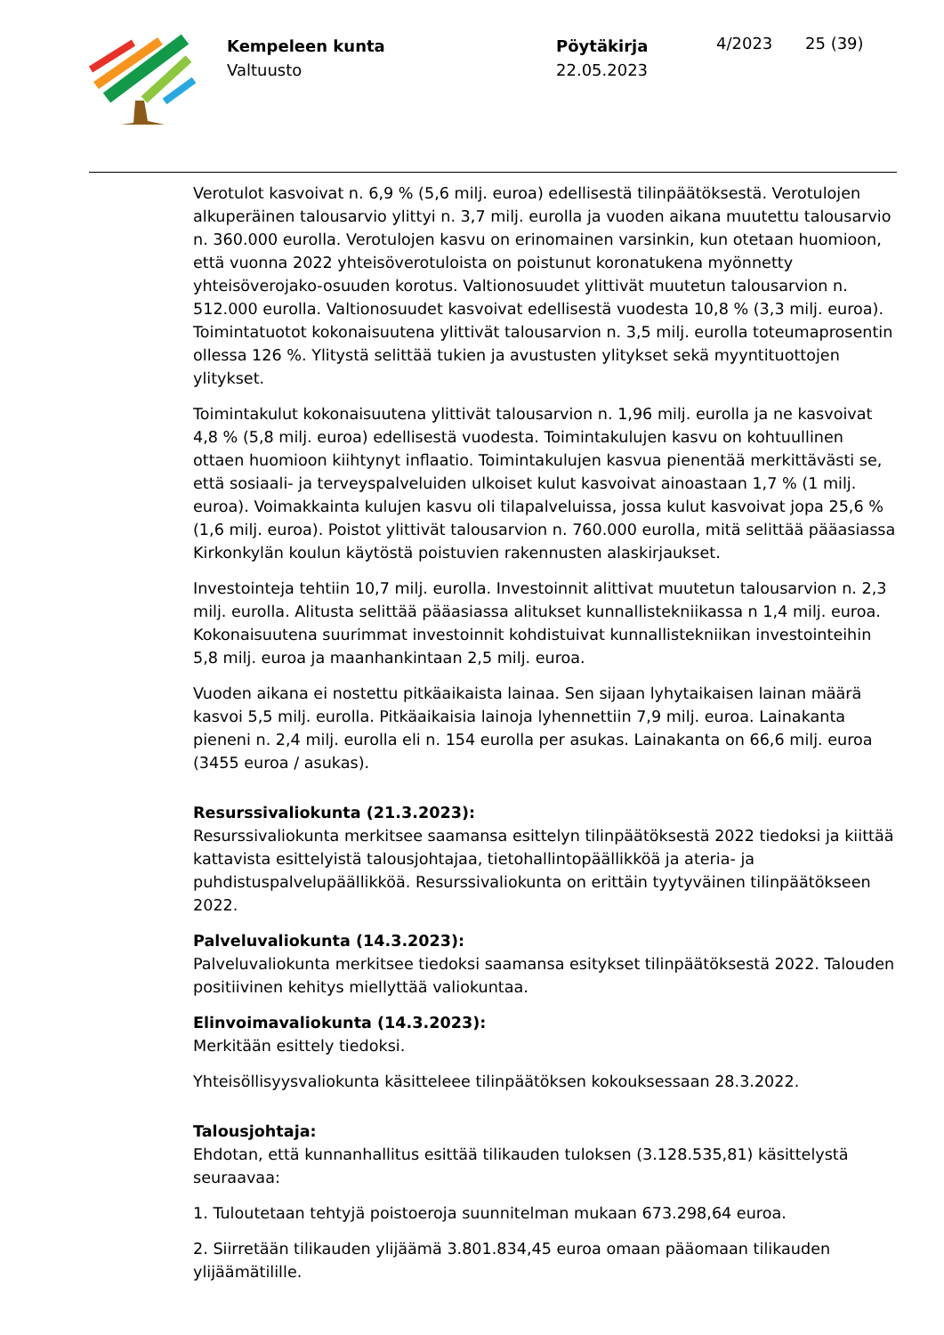Kempeleen kunta
Valtuusto
Pöytäkirja
22.05.2023
4/2023 25 (39)
Verotulot kasvoivat n. 6,9 % (5,6 milj. euroa) edellisestä tilinpäätöksestä. Verotulojen alkuperäinen talousarvio ylittyi n. 3,7 milj. eurolla ja vuoden aikana muutettu talousarvio n. 360.000 eurolla. Verotulojen kasvu on erinomainen varsinkin, kun otetaan huomioon, että vuonna 2022 yhteisöverotuloista on poistunut koronatukena myönnetty yhteisöverojako-osuuden korotus. Valtionosuudet ylittivät muutetun talousarvion n. 512.000 eurolla. Valtionosuudet kasvoivat edellisestä vuodesta 10,8 % (3,3 milj. euroa). Toimintatuotot kokonaisuutena ylittivät talousarvion n. 3,5 milj. eurolla toteumaprosentin ollessa 126 %. Ylitystä selittää tukien ja avustusten ylitykset sekä myyntituottojen ylitykset.
Toimintakulut kokonaisuutena ylittivät talousarvion n. 1,96 milj. eurolla ja ne kasvoivat 4,8 % (5,8 milj. euroa) edellisestä vuodesta. Toimintakulujen kasvu on kohtuullinen ottaen huomioon kiihtynyt inflaatio. Toimintakulujen kasvua pienentää merkittävästi se, että sosiaali- ja terveyspalveluiden ulkoiset kulut kasvoivat ainoastaan 1,7 % (1 milj. euroa). Voimakkainta kulujen kasvu oli tilapalveluissa, jossa kulut kasvoivat jopa 25,6 % (1,6 milj. euroa). Poistot ylittivät talousarvion n. 760.000 eurolla, mitä selittää pääasiassa Kirkonkylän koulun käytöstä poistuvien rakennusten alaskirjaukset.
Investointeja tehtiin 10,7 milj. eurolla. Investoinnit alittivat muutetun talousarvion n. 2,3 milj. eurolla. Alitusta selittää pääasiassa alitukset kunnallistekniikassa n 1,4 milj. euroa. Kokonaisuutena suurimmat investoinnit kohdistuivat kunnallistekniikan investointeihin 5,8 milj. euroa ja maanhankintaan 2,5 milj. euroa.
Vuoden aikana ei nostettu pitkäaikaista lainaa. Sen sijaan lyhytaikaisen lainan määrä kasvoi 5,5 milj. eurolla. Pitkäaikaisia lainoja lyhennettiin 7,9 milj. euroa. Lainakanta pieneni n. 2,4 milj. eurolla eli n. 154 eurolla per asukas. Lainakanta on 66,6 milj. euroa (3455 euroa / asukas).
Resurssivaliokunta (21.3.2023):
Resurssivaliokunta merkitsee saamansa esittelyn tilinpäätöksestä 2022 tiedoksi ja kiittää kattavista esittelyistä talousjohtajaa, tietohallintopäällikköä ja ateria- ja puhdistuspalvelupäällikköä. Resurssivaliokunta on erittäin tyytyväinen tilinpäätökseen 2022.
Palveluvaliokunta (14.3.2023):
Palveluvaliokunta merkitsee tiedoksi saamansa esitykset tilinpäätöksestä 2022. Talouden positiivinen kehitys miellyttää valiokuntaa.
Elinvoimavaliokunta (14.3.2023):
Merkitään esittely tiedoksi.
Yhteisöllisyysvaliokunta käsitteleee tilinpäätöksen kokouksessaan 28.3.2022.
Talousjohtaja:
Ehdotan, että kunnanhallitus esittää tilikauden tuloksen (3.128.535,81) käsittelystä seuraavaa:
1. Tuloutetaan tehtyjä poistoeroja suunnitelman mukaan 673.298,64 euroa.
2. Siirretään tilikauden ylijäämä 3.801.834,45 euroa omaan pääomaan tilikauden ylijäämätilille.